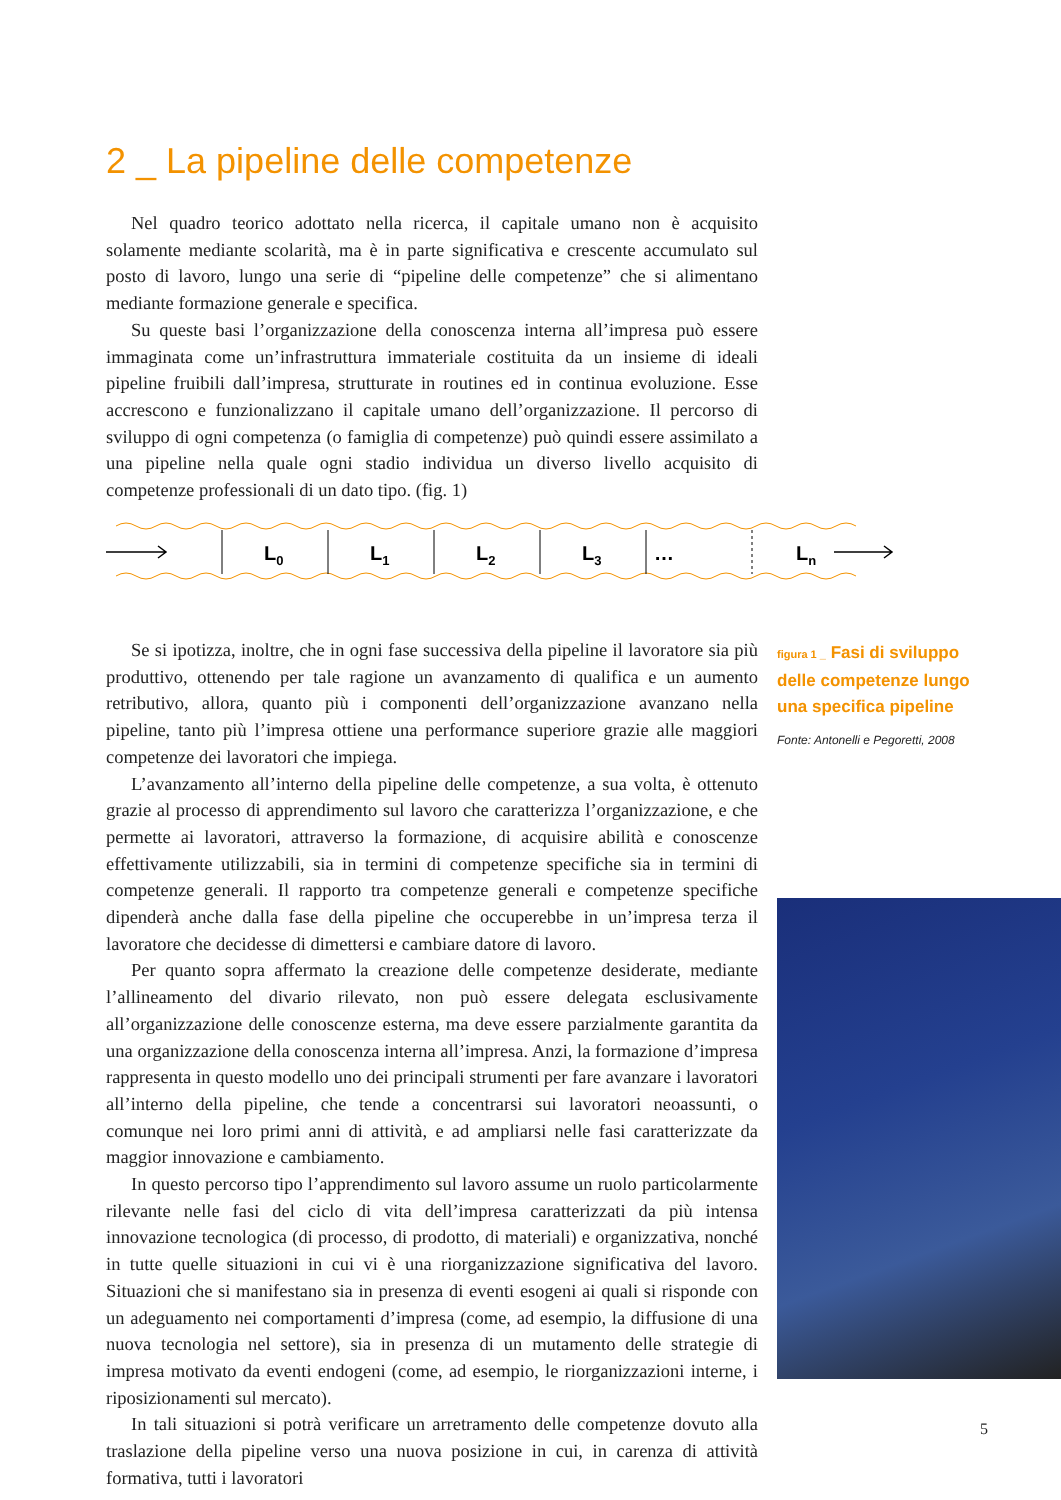2 _ La pipeline delle competenze
Nel quadro teorico adottato nella ricerca, il capitale umano non è acquisito solamente mediante scolarità, ma è in parte significativa e crescente accumulato sul posto di lavoro, lungo una serie di “pipeline delle competenze” che si alimentano mediante formazione generale e specifica.
Su queste basi l’organizzazione della conoscenza interna all’impresa può essere immaginata come un’infrastruttura immateriale costituita da un insieme di ideali pipeline fruibili dall’impresa, strutturate in routines ed in continua evoluzione. Esse accrescono e funzionalizzano il capitale umano dell’organizzazione. Il percorso di sviluppo di ogni competenza (o famiglia di competenze) può quindi essere assimilato a una pipeline nella quale ogni stadio individua un diverso livello acquisito di competenze professionali di un dato tipo. (fig. 1)
L0
L1
L2
L3
…
Ln
Se si ipotizza, inoltre, che in ogni fase successiva della pipeline il lavoratore sia più produttivo, ottenendo per tale ragione un avanzamento di qualifica e un aumento retributivo, allora, quanto più i componenti dell’organizzazione avanzano nella pipeline, tanto più l’impresa ottiene una performance superiore grazie alle maggiori competenze dei lavoratori che impiega.
L’avanzamento all’interno della pipeline delle competenze, a sua volta, è ottenuto grazie al processo di apprendimento sul lavoro che caratterizza l’organizzazione, e che permette ai lavoratori, attraverso la formazione, di acquisire abilità e conoscenze effettivamente utilizzabili, sia in termini di competenze specifiche sia in termini di competenze generali. Il rapporto tra competenze generali e competenze specifiche dipenderà anche dalla fase della pipeline che occuperebbe in un’impresa terza il lavoratore che decidesse di dimettersi e cambiare datore di lavoro.
Per quanto sopra affermato la creazione delle competenze desiderate, mediante l’allineamento del divario rilevato, non può essere delegata esclusivamente all’organizzazione delle conoscenze esterna, ma deve essere parzialmente garantita da una organizzazione della conoscenza interna all’impresa. Anzi, la formazione d’impresa rappresenta in questo modello uno dei principali strumenti per fare avanzare i lavoratori all’interno della pipeline, che tende a concentrarsi sui lavoratori neoassunti, o comunque nei loro primi anni di attività, e ad ampliarsi nelle fasi caratterizzate da maggior innovazione e cambiamento.
In questo percorso tipo l’apprendimento sul lavoro assume un ruolo particolarmente rilevante nelle fasi del ciclo di vita dell’impresa caratterizzati da più intensa innovazione tecnologica (di processo, di prodotto, di materiali) e organizzativa, nonché in tutte quelle situazioni in cui vi è una riorganizzazione significativa del lavoro. Situazioni che si manifestano sia in presenza di eventi esogeni ai quali si risponde con un adeguamento nei comportamenti d’impresa (come, ad esempio, la diffusione di una nuova tecnologia nel settore), sia in presenza di un mutamento delle strategie di impresa motivato da eventi endogeni (come, ad esempio, le riorganizzazioni interne, i riposizionamenti sul mercato).
In tali situazioni si potrà verificare un arretramento delle competenze dovuto alla traslazione della pipeline verso una nuova posizione in cui, in carenza di attività formativa, tutti i lavoratori
figura 1 _ Fasi di sviluppo delle competenze lungo una specifica pipeline
Fonte: Antonelli e Pegoretti, 2008
5